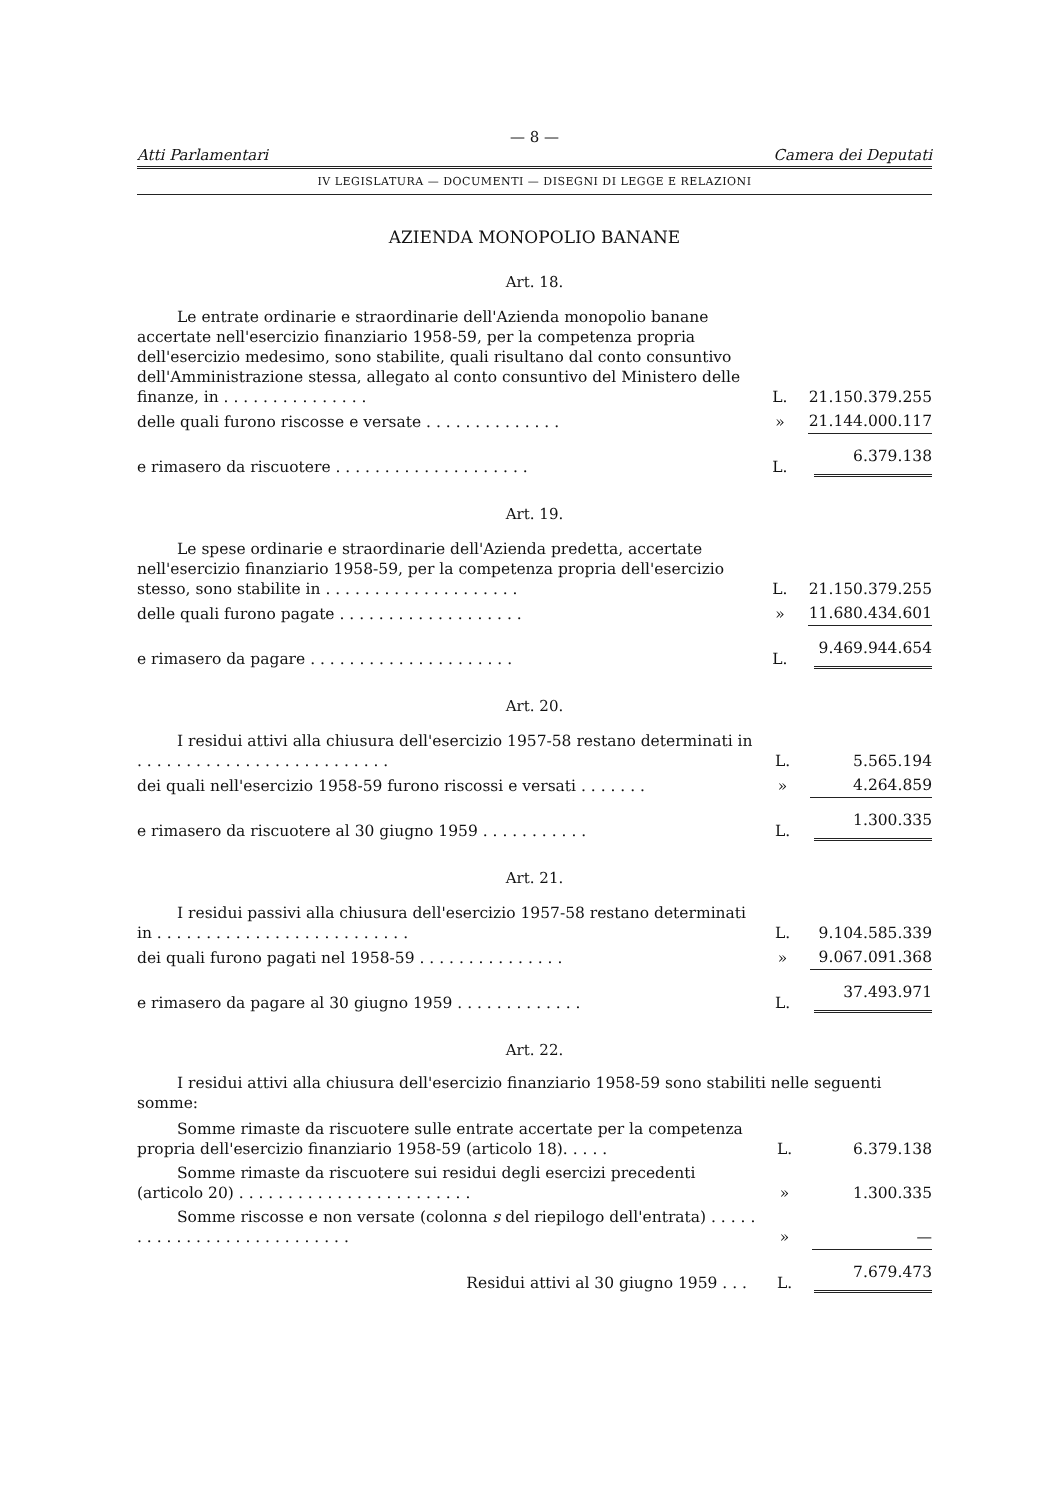— 8 —
Atti Parlamentari Camera dei Deputati
IV LEGISLATURA — DOCUMENTI — DISEGNI DI LEGGE E RELAZIONI
AZIENDA MONOPOLIO BANANE
Art. 18.
| Le entrate ordinarie e straordinarie dell'Azienda monopolio banane accertate nell'esercizio finanziario 1958-59, per la competenza propria dell'esercizio medesimo, sono stabilite, quali risultano dal conto consuntivo dell'Amministrazione stessa, allegato al conto consuntivo del Ministero delle finanze, in . . . . . . . . . . . . . . . | L. | 21.150.379.255 |
| delle quali furono riscosse e versate . . . . . . . . . . . . . . | » | 21.144.000.117 |
| e rimasero da riscuotere . . . . . . . . . . . . . . . . . . . . | L. | 6.379.138 |
Art. 19.
| Le spese ordinarie e straordinarie dell'Azienda predetta, accertate nell'esercizio finanziario 1958-59, per la competenza propria dell'esercizio stesso, sono stabilite in . . . . . . . . . . . . . . . . . . . . | L. | 21.150.379.255 |
| delle quali furono pagate . . . . . . . . . . . . . . . . . . . | » | 11.680.434.601 |
| e rimasero da pagare . . . . . . . . . . . . . . . . . . . . . | L. | 9.469.944.654 |
Art. 20.
| I residui attivi alla chiusura dell'esercizio 1957-58 restano determinati in . . . . . . . . . . . . . . . . . . . . . . . . . . | L. | 5.565.194 |
| dei quali nell'esercizio 1958-59 furono riscossi e versati . . . . . . . | » | 4.264.859 |
| e rimasero da riscuotere al 30 giugno 1959 . . . . . . . . . . . | L. | 1.300.335 |
Art. 21.
| I residui passivi alla chiusura dell'esercizio 1957-58 restano determinati in . . . . . . . . . . . . . . . . . . . . . . . . . . | L. | 9.104.585.339 |
| dei quali furono pagati nel 1958-59 . . . . . . . . . . . . . . . | » | 9.067.091.368 |
| e rimasero da pagare al 30 giugno 1959 . . . . . . . . . . . . . | L. | 37.493.971 |
Art. 22.
I residui attivi alla chiusura dell'esercizio finanziario 1958-59 sono stabiliti nelle seguenti somme:
| Somme rimaste da riscuotere sulle entrate accertate per la competenza propria dell'esercizio finanziario 1958-59 (articolo 18). . . . . | L. | 6.379.138 |
| Somme rimaste da riscuotere sui residui degli esercizi precedenti (articolo 20) . . . . . . . . . . . . . . . . . . . . . . . . | » | 1.300.335 |
| Somme riscosse e non versate (colonna s del riepilogo dell'entrata) . . . . . . . . . . . . . . . . . . . . . . . . . . . | » | — |
| Residui attivi al 30 giugno 1959 . . . | L. | 7.679.473 |